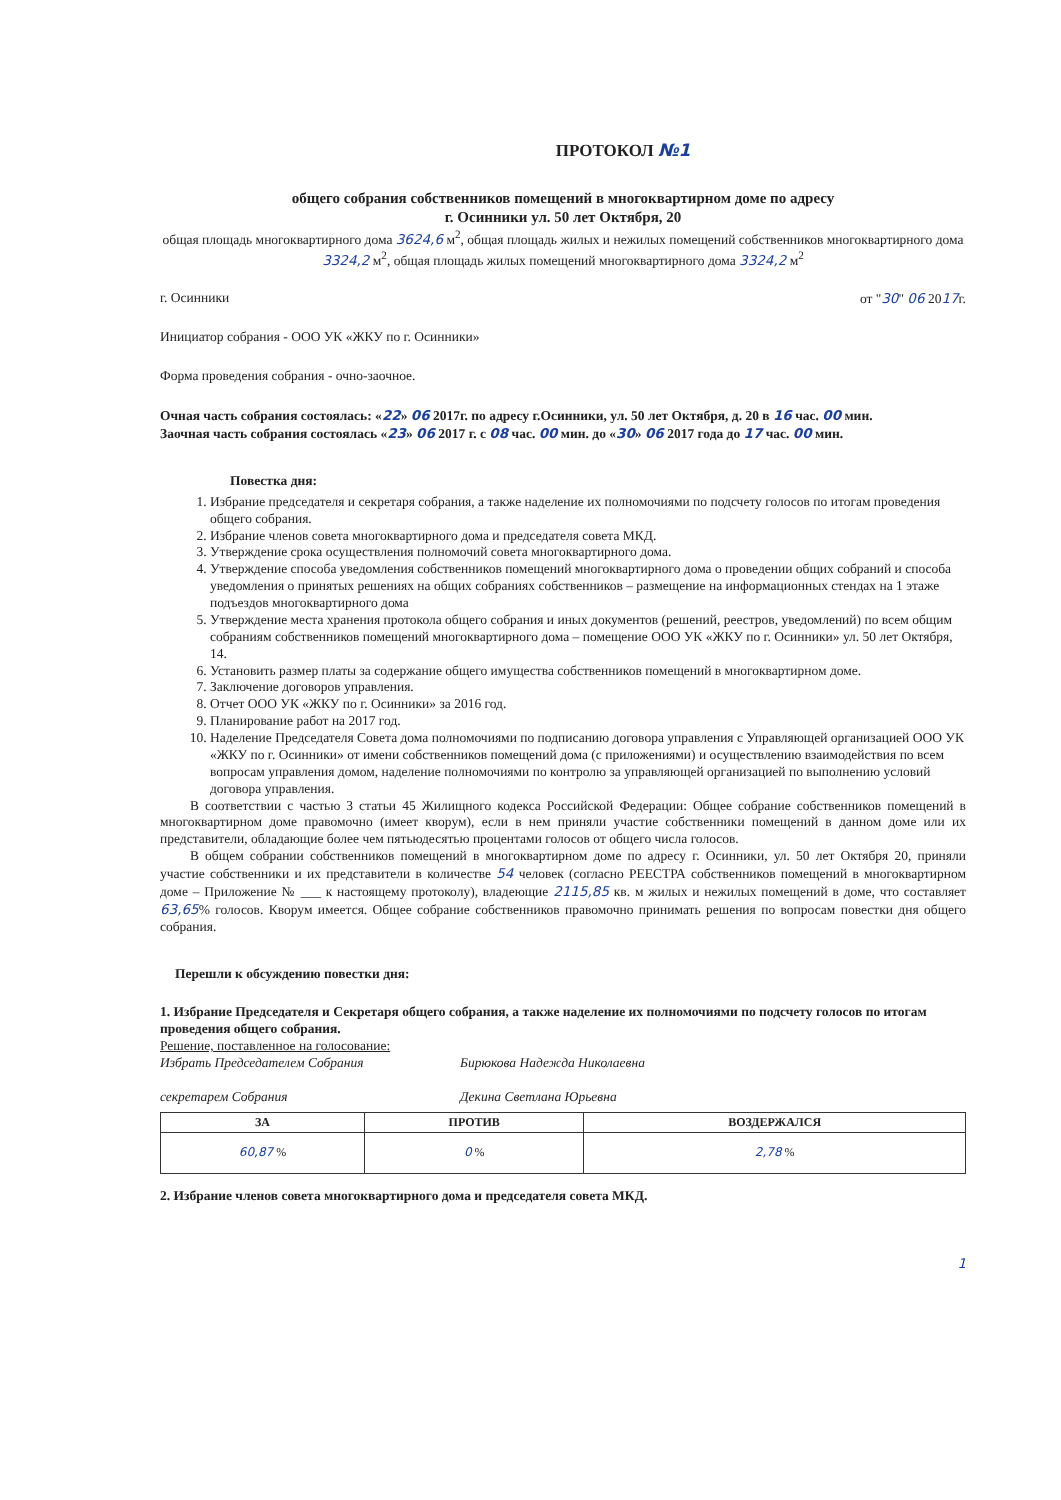ПРОТОКОЛ №1
общего собрания собственников помещений в многоквартирном доме по адресу
г. Осинники ул. 50 лет Октября, 20
общая площадь многоквартирного дома 3624,6 м<sup>2</sup>, общая площадь жилых и нежилых помещений собственников многоквартирного дома 3324,2 м<sup>2</sup>, общая площадь жилых помещений многоквартирного дома 3324,2 м<sup>2</sup>
г. Осинники от "30" 06 2017г.
Инициатор собрания - ООО УК «ЖКУ по г. Осинники»
Форма проведения собрания - очно-заочное.
Очная часть собрания состоялась: «22» 06 2017г. по адресу г.Осинники, ул. 50 лет Октября, д. 20 в 16 час. 00 мин.
Заочная часть собрания состоялась «23» 06 2017 г. с 08 час. 00 мин. до «30» 06 2017 года до 17 час. 00 мин.
Повестка дня:
1. Избрание председателя и секретаря собрания, а также наделение их полномочиями по подсчету голосов по итогам проведения общего собрания.
2. Избрание членов совета многоквартирного дома и председателя совета МКД.
3. Утверждение срока осуществления полномочий совета многоквартирного дома.
4. Утверждение способа уведомления собственников помещений многоквартирного дома о проведении общих собраний и способа уведомления о принятых решениях на общих собраниях собственников – размещение на информационных стендах на 1 этаже подъездов многоквартирного дома
5. Утверждение места хранения протокола общего собрания и иных документов (решений, реестров, уведомлений) по всем общим собраниям собственников помещений многоквартирного дома – помещение ООО УК «ЖКУ по г. Осинники» ул. 50 лет Октября, 14.
6. Установить размер платы за содержание общего имущества собственников помещений в многоквартирном доме.
7. Заключение договоров управления.
8. Отчет ООО УК «ЖКУ по г. Осинники» за 2016 год.
9. Планирование работ на 2017 год.
10. Наделение Председателя Совета дома полномочиями по подписанию договора управления с Управляющей организацией ООО УК «ЖКУ по г. Осинники» от имени собственников помещений дома (с приложениями) и осуществлению взаимодействия по всем вопросам управления домом, наделение полномочиями по контролю за управляющей организацией по выполнению условий договора управления.
В соответствии с частью 3 статьи 45 Жилищного кодекса Российской Федерации: Общее собрание собственников помещений в многоквартирном доме правомочно (имеет кворум), если в нем приняли участие собственники помещений в данном доме или их представители, обладающие более чем пятьюдесятью процентами голосов от общего числа голосов.
В общем собрании собственников помещений в многоквартирном доме по адресу г. Осинники, ул. 50 лет Октября 20, приняли участие собственники и их представители в количестве 54 человек (согласно РЕЕСТРА собственников помещений в многоквартирном доме – Приложение № ___ к настоящему протоколу), владеющие 2115,85 кв. м жилых и нежилых помещений в доме, что составляет 63,65% голосов. Кворум имеется. Общее собрание собственников правомочно принимать решения по вопросам повестки дня общего собрания.
Перешли к обсуждению повестки дня:
1. Избрание Председателя и Секретаря общего собрания, а также наделение их полномочиями по подсчету голосов по итогам проведения общего собрания.
Решение, поставленное на голосование:
Избрать Председателем Собрания
секретарем Собрания
Бирюкова Надежда Николаевна
Декина Светлана Юрьевна
| ЗА | ПРОТИВ | ВОЗДЕРЖАЛСЯ |
| --- | --- | --- |
| 60,87 % | 0 % | 2,78 % |
2. Избрание членов совета многоквартирного дома и председателя совета МКД.
1